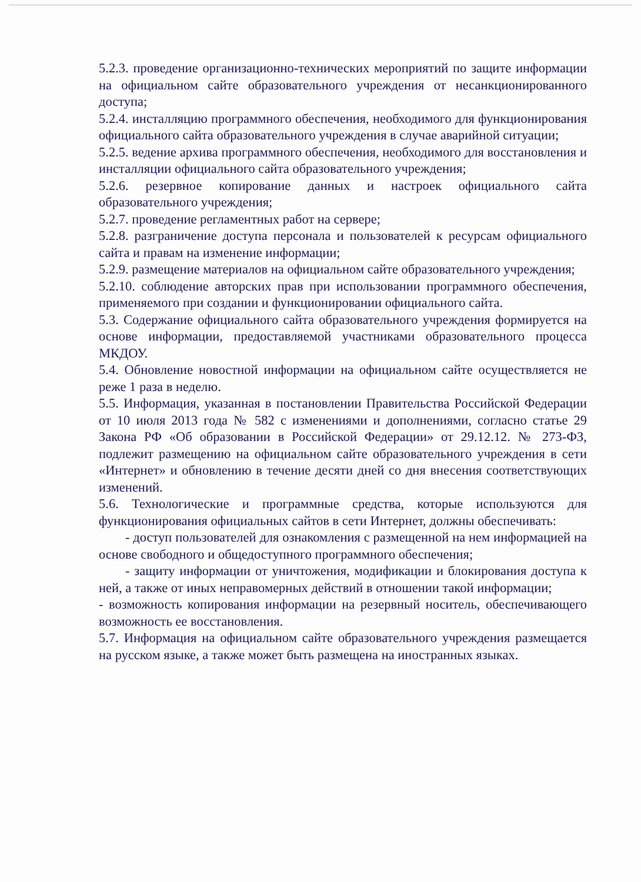5.2.3. проведение организационно-технических мероприятий по защите информации на официальном сайте образовательного учреждения от несанкционированного доступа;
5.2.4. инсталляцию программного обеспечения, необходимого для функционирования официального сайта образовательного учреждения в случае аварийной ситуации;
5.2.5. ведение архива программного обеспечения, необходимого для восстановления и инсталляции официального сайта образовательного учреждения;
5.2.6. резервное копирование данных и настроек официального сайта образовательного учреждения;
5.2.7. проведение регламентных работ на сервере;
5.2.8. разграничение доступа персонала и пользователей к ресурсам официального сайта и правам на изменение информации;
5.2.9. размещение материалов на официальном сайте образовательного учреждения;
5.2.10. соблюдение авторских прав при использовании программного обеспечения, применяемого при создании и функционировании официального сайта.
5.3. Содержание официального сайта образовательного учреждения формируется на основе информации, предоставляемой участниками образовательного процесса МКДОУ.
5.4. Обновление новостной информации на официальном сайте осуществляется не реже 1 раза в неделю.
5.5. Информация, указанная в постановлении Правительства Российской Федерации от 10 июля 2013 года № 582 с изменениями и дополнениями, согласно статье 29 Закона РФ «Об образовании в Российской Федерации» от 29.12.12. № 273-ФЗ, подлежит размещению на официальном сайте образовательного учреждения в сети «Интернет» и обновлению в течение десяти дней со дня внесения соответствующих изменений.
5.6. Технологические и программные средства, которые используются для функционирования официальных сайтов в сети Интернет, должны обеспечивать:
- доступ пользователей для ознакомления с размещенной на нем информацией на основе свободного и общедоступного программного обеспечения;
- защиту информации от уничтожения, модификации и блокирования доступа к ней, а также от иных неправомерных действий в отношении такой информации;
- возможность копирования информации на резервный носитель, обеспечивающего возможность ее восстановления.
5.7. Информация на официальном сайте образовательного учреждения размещается на русском языке, а также может быть размещена на иностранных языках.